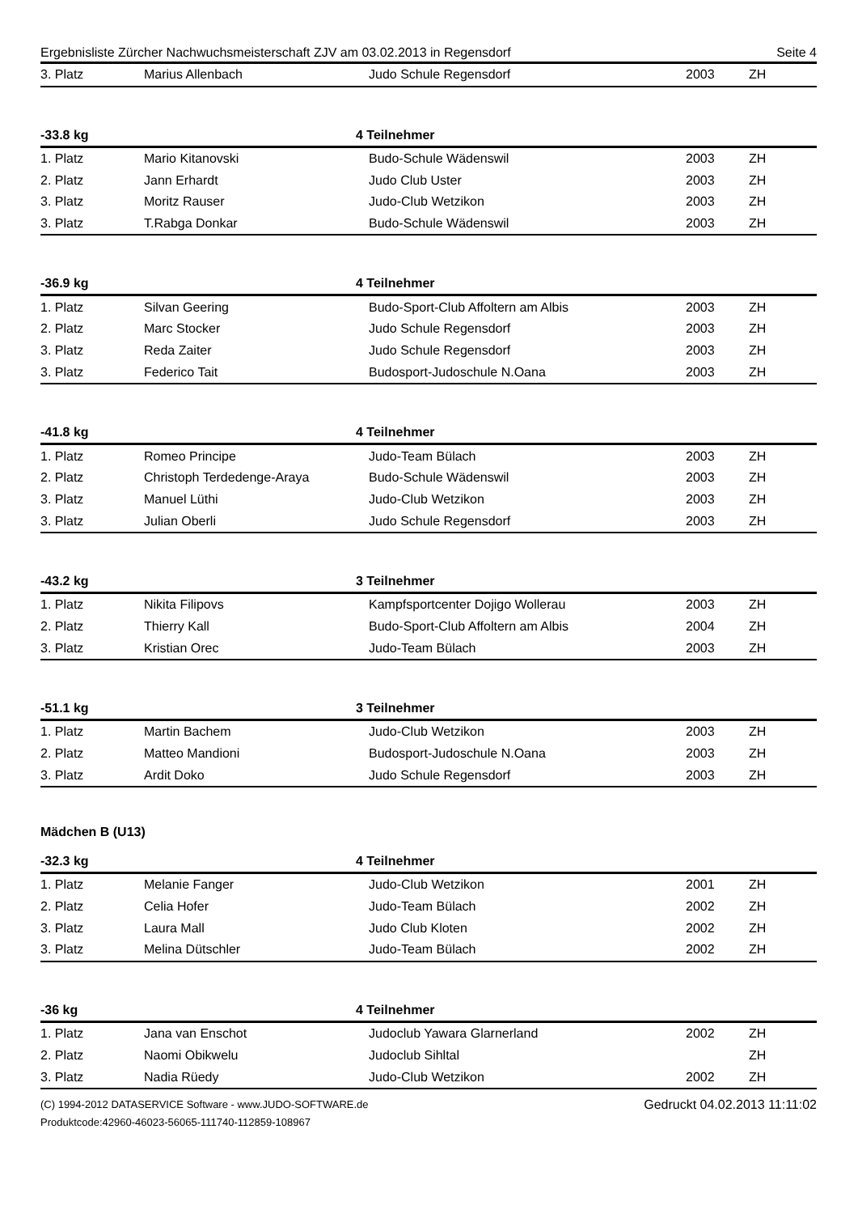Ergebnisliste Zürcher Nachwuchsmeisterschaft ZJV am 03.02.2013 in Regensdorf Seite 4
| 3. Platz | Marius Allenbach | Judo Schule Regensdorf | 2003 | ZH |
-33.8 kg 4 Teilnehmer
| 1. Platz | Mario Kitanovski | Budo-Schule Wädenswil | 2003 | ZH |
| 2. Platz | Jann Erhardt | Judo Club Uster | 2003 | ZH |
| 3. Platz | Moritz Rauser | Judo-Club Wetzikon | 2003 | ZH |
| 3. Platz | T.Rabga Donkar | Budo-Schule Wädenswil | 2003 | ZH |
-36.9 kg 4 Teilnehmer
| 1. Platz | Silvan Geering | Budo-Sport-Club Affoltern am Albis | 2003 | ZH |
| 2. Platz | Marc Stocker | Judo Schule Regensdorf | 2003 | ZH |
| 3. Platz | Reda Zaiter | Judo Schule Regensdorf | 2003 | ZH |
| 3. Platz | Federico Tait | Budosport-Judoschule N.Oana | 2003 | ZH |
-41.8 kg 4 Teilnehmer
| 1. Platz | Romeo Principe | Judo-Team Bülach | 2003 | ZH |
| 2. Platz | Christoph Terdedenge-Araya | Budo-Schule Wädenswil | 2003 | ZH |
| 3. Platz | Manuel Lüthi | Judo-Club Wetzikon | 2003 | ZH |
| 3. Platz | Julian Oberli | Judo Schule Regensdorf | 2003 | ZH |
-43.2 kg 3 Teilnehmer
| 1. Platz | Nikita Filipovs | Kampfsportcenter Dojigo Wollerau | 2003 | ZH |
| 2. Platz | Thierry Kall | Budo-Sport-Club Affoltern am Albis | 2004 | ZH |
| 3. Platz | Kristian Orec | Judo-Team Bülach | 2003 | ZH |
-51.1 kg 3 Teilnehmer
| 1. Platz | Martin Bachem | Judo-Club Wetzikon | 2003 | ZH |
| 2. Platz | Matteo Mandioni | Budosport-Judoschule N.Oana | 2003 | ZH |
| 3. Platz | Ardit Doko | Judo Schule Regensdorf | 2003 | ZH |
Mädchen B (U13)
-32.3 kg 4 Teilnehmer
| 1. Platz | Melanie Fanger | Judo-Club Wetzikon | 2001 | ZH |
| 2. Platz | Celia Hofer | Judo-Team Bülach | 2002 | ZH |
| 3. Platz | Laura Mall | Judo Club Kloten | 2002 | ZH |
| 3. Platz | Melina Dütschler | Judo-Team Bülach | 2002 | ZH |
-36 kg 4 Teilnehmer
| 1. Platz | Jana van Enschot | Judoclub Yawara Glarnerland | 2002 | ZH |
| 2. Platz | Naomi Obikwelu | Judoclub Sihltal | | ZH |
| 3. Platz | Nadia Rüedy | Judo-Club Wetzikon | 2002 | ZH |
(C) 1994-2012 DATASERVICE Software - www.JUDO-SOFTWARE.de
Produktcode:42960-46023-56065-111740-112859-108967
Gedruckt 04.02.2013 11:11:02